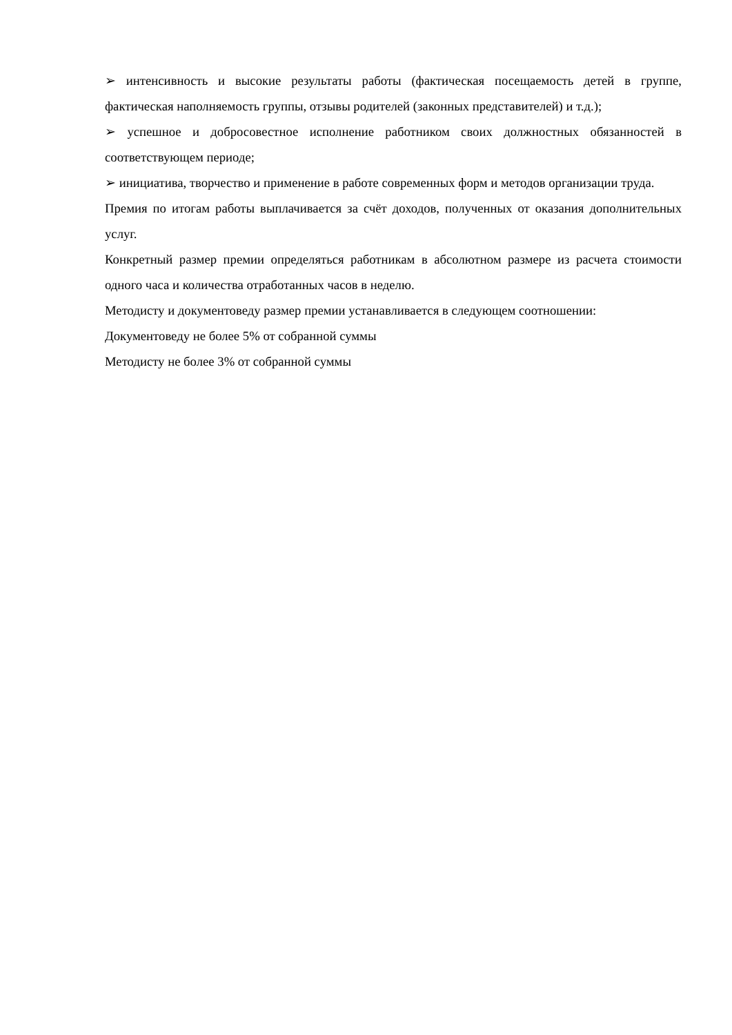➢ интенсивность и высокие результаты работы (фактическая посещаемость детей в группе, фактическая наполняемость группы, отзывы родителей (законных представителей) и т.д.);
➢ успешное и добросовестное исполнение работником своих должностных обязанностей в соответствующем периоде;
➢ инициатива, творчество и применение в работе современных форм и методов организации труда.
Премия по итогам работы выплачивается за счёт доходов, полученных от оказания дополнительных услуг.
Конкретный размер премии определяться работникам в абсолютном размере из расчета стоимости одного часа и количества отработанных часов в неделю.
Методисту и документоведу размер премии устанавливается в следующем соотношении:
Документоведу не более 5% от собранной суммы
Методисту не более 3% от собранной суммы